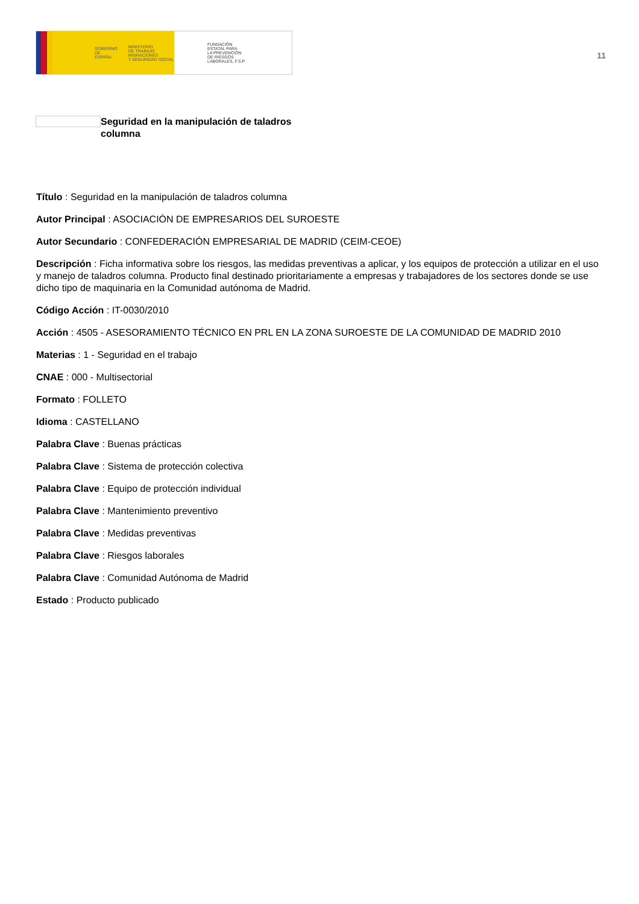GOBIERNO
DE ESPAÑA MINISTERIO
DE TRABAJO, MIGRACIONES
Y SEGURIDAD SOCIAL
FUNDACIÓN
ESTATAL PARA
LA PREVENCIÓN
DE RIESGOS
LABORALES, F.S.P.
11
Seguridad en la manipulación de taladros columna
Título : Seguridad en la manipulación de taladros columna
Autor Principal : ASOCIACIÓN DE EMPRESARIOS DEL SUROESTE
Autor Secundario : CONFEDERACIÓN EMPRESARIAL DE MADRID (CEIM-CEOE)
Descripción : Ficha informativa sobre los riesgos, las medidas preventivas a aplicar, y los equipos de protección a utilizar en el uso y manejo de taladros columna. Producto final destinado prioritariamente a empresas y trabajadores de los sectores donde se use dicho tipo de maquinaria en la Comunidad autónoma de Madrid.
Código Acción : IT-0030/2010
Acción : 4505 - ASESORAMIENTO TÉCNICO EN PRL EN LA ZONA SUROESTE DE LA COMUNIDAD DE MADRID 2010
Materias : 1 - Seguridad en el trabajo
CNAE : 000 - Multisectorial
Formato : FOLLETO
Idioma : CASTELLANO
Palabra Clave : Buenas prácticas
Palabra Clave : Sistema de protección colectiva
Palabra Clave : Equipo de protección individual
Palabra Clave : Mantenimiento preventivo
Palabra Clave : Medidas preventivas
Palabra Clave : Riesgos laborales
Palabra Clave : Comunidad Autónoma de Madrid
Estado : Producto publicado